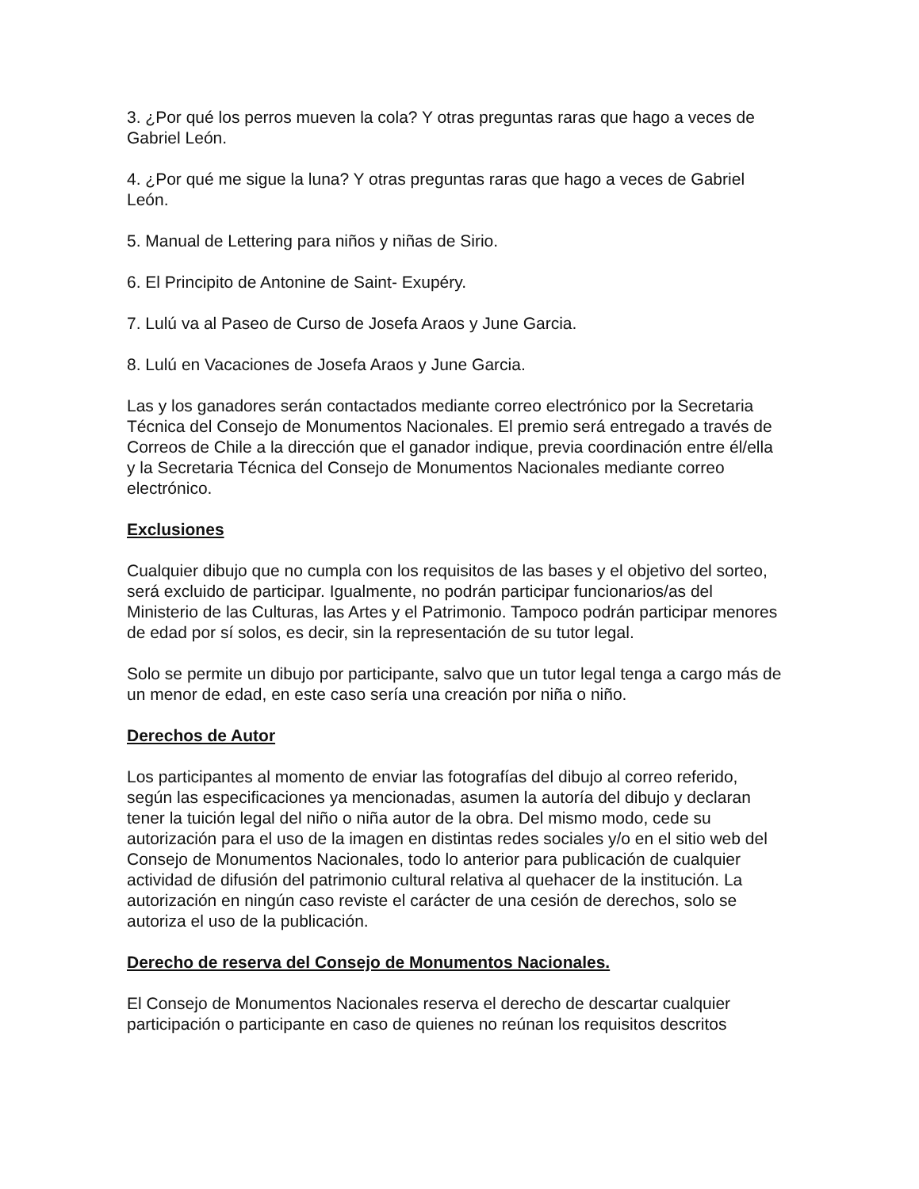3. ¿Por qué los perros mueven la cola? Y otras preguntas raras que hago a veces de Gabriel León.
4. ¿Por qué me sigue la luna? Y otras preguntas raras que hago a veces de Gabriel León.
5. Manual de Lettering para niños y niñas de Sirio.
6. El Principito de Antonine de Saint- Exupéry.
7. Lulú va al Paseo de Curso de Josefa Araos y June Garcia.
8. Lulú en Vacaciones de Josefa Araos y June Garcia.
Las y los ganadores serán contactados mediante correo electrónico por la Secretaria Técnica del Consejo de Monumentos Nacionales. El premio será entregado a través de Correos de Chile a la dirección que el ganador indique, previa coordinación entre él/ella y la Secretaria Técnica del Consejo de Monumentos Nacionales mediante correo electrónico.
Exclusiones
Cualquier dibujo que no cumpla con los requisitos de las bases y el objetivo del sorteo, será excluido de participar. Igualmente, no podrán participar funcionarios/as del Ministerio de las Culturas, las Artes y el Patrimonio. Tampoco podrán participar menores de edad por sí solos, es decir, sin la representación de su tutor legal.
Solo se permite un dibujo por participante, salvo que un tutor legal tenga a cargo más de un menor de edad, en este caso sería una creación por niña o niño.
Derechos de Autor
Los participantes al momento de enviar las fotografías del dibujo al correo referido, según las especificaciones ya mencionadas, asumen la autoría del dibujo y declaran tener la tuición legal del niño o niña autor de la obra. Del mismo modo, cede su autorización para el uso de la imagen en distintas redes sociales y/o en el sitio web del Consejo de Monumentos Nacionales, todo lo anterior para publicación de cualquier actividad de difusión del patrimonio cultural relativa al quehacer de la institución. La autorización en ningún caso reviste el carácter de una cesión de derechos, solo se autoriza el uso de la publicación.
Derecho de reserva del Consejo de Monumentos Nacionales.
El Consejo de Monumentos Nacionales reserva el derecho de descartar cualquier participación o participante en caso de quienes no reúnan los requisitos descritos